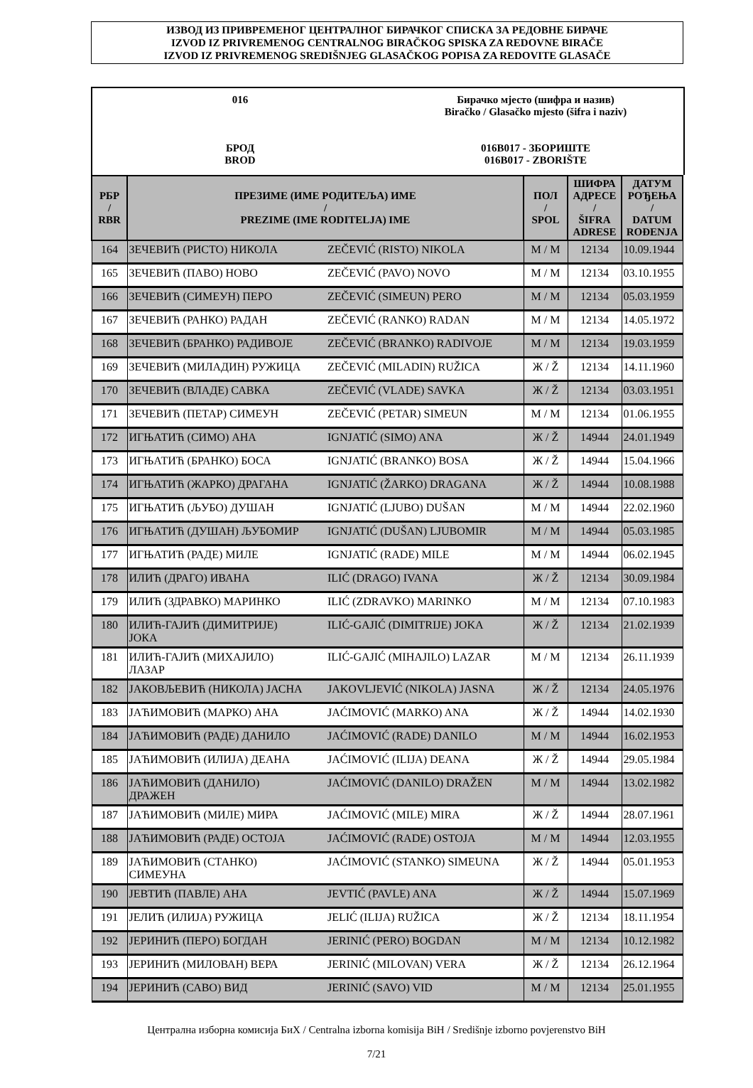ИЗВОД ИЗ ПРИВРЕМЕНОГ ЦЕНТРАЛНОГ БИРАЧКОГ СПИСКА ЗА РЕДОВНЕ БИРАЧЕ
IZVOD IZ PRIVREMENOG CENTRALNOG BIRAČKOG SPISKA ZA REDOVNE BIRAČE
IZVOD IZ PRIVREMENOG SREDIŠNJEG GLASAČKOG POPISA ZA REDOVITE GLASAČE
016
БРОД
BROD
Бирачко мјесто (шифра и назив)
Biračko / Glasačko mjesto (šifra i naziv)
016B017 - ЗБОРИШТЕ
016B017 - ZBORIŠTE
| РБР / RBR | ПРЕЗИМЕ (ИМЕ РОДИТЕЉА) ИМЕ / PREZIME (IME RODITELJA) IME | | ПОЛ / SPOL | ШИФРА АДРЕСЕ / ŠIFRA ADRESE | ДАТУМ РОЂЕЊА / DATUM ROĐENJA |
| --- | --- | --- | --- | --- | --- |
| 164 | ЗЕЧЕВИЋ (РИСТО) НИКОЛА | ZEČEVIĆ (RISTO) NIKOLA | М / M | 12134 | 10.09.1944 |
| 165 | ЗЕЧЕВИЋ (ПАВО) НОВО | ZEČEVIĆ (PAVO) NOVO | М / M | 12134 | 03.10.1955 |
| 166 | ЗЕЧЕВИЋ (СИМЕУН) ПЕРО | ZEČEVIĆ (SIMEUN) PERO | М / M | 12134 | 05.03.1959 |
| 167 | ЗЕЧЕВИЋ (РАНКО) РАДАН | ZEČEVIĆ (RANKO) RADAN | М / M | 12134 | 14.05.1972 |
| 168 | ЗЕЧЕВИЋ (БРАНКО) РАДИВОЈЕ | ZEČEVIĆ (BRANKO) RADIVOJE | М / M | 12134 | 19.03.1959 |
| 169 | ЗЕЧЕВИЋ (МИЛАДИН) РУЖИЦА | ZEČEVIĆ (MILADIN) RUŽICA | Ж / Ž | 12134 | 14.11.1960 |
| 170 | ЗЕЧЕВИЋ (ВЛАДЕ) САВКА | ZEČEVIĆ (VLADE) SAVKA | Ж / Ž | 12134 | 03.03.1951 |
| 171 | ЗЕЧЕВИЋ (ПЕТАР) СИМЕУН | ZEČEVIĆ (PETAR) SIMEUN | М / M | 12134 | 01.06.1955 |
| 172 | ИГЊАТИЋ (СИМО) АНА | IGNJATIĆ (SIMO) ANA | Ж / Ž | 14944 | 24.01.1949 |
| 173 | ИГЊАТИЋ (БРАНКО) БОСА | IGNJATIĆ (BRANKO) BOSA | Ж / Ž | 14944 | 15.04.1966 |
| 174 | ИГЊАТИЋ (ЖАРКО) ДРАГАНА | IGNJATIĆ (ŽARKO) DRAGANA | Ж / Ž | 14944 | 10.08.1988 |
| 175 | ИГЊАТИЋ (ЉУБО) ДУШАН | IGNJATIĆ (LJUBO) DUŠAN | М / M | 14944 | 22.02.1960 |
| 176 | ИГЊАТИЋ (ДУШАН) ЉУБОМИР | IGNJATIĆ (DUŠAN) LJUBOMIR | М / M | 14944 | 05.03.1985 |
| 177 | ИГЊАТИЋ (РАДЕ) МИЛЕ | IGNJATIĆ (RADE) MILE | М / M | 14944 | 06.02.1945 |
| 178 | ИЛИЋ (ДРАГО) ИВАНА | ILIĆ (DRAGO) IVANA | Ж / Ž | 12134 | 30.09.1984 |
| 179 | ИЛИЋ (ЗДРАВКО) МАРИНКО | ILIĆ (ZDRAVKO) MARINKO | М / M | 12134 | 07.10.1983 |
| 180 | ИЛИЋ-ГАЈИЋ (ДИМИТРИЈЕ) ЈОКА | ILIĆ-GAJIĆ (DIMITRIJE) JOKA | Ж / Ž | 12134 | 21.02.1939 |
| 181 | ИЛИЋ-ГАЈИЋ (МИХАЈИЛО) ЛАЗАР | ILIĆ-GAJIĆ (MIHAJILO) LAZAR | М / M | 12134 | 26.11.1939 |
| 182 | ЈАКОВЉЕВИЋ (НИКОЛА) ЈАСНА | JAKOVLJEVIĆ (NIKOLA) JASNA | Ж / Ž | 12134 | 24.05.1976 |
| 183 | ЈАЋИМОВИЋ (МАРКО) АНА | JAĆIMOVIĆ (MARKO) ANA | Ж / Ž | 14944 | 14.02.1930 |
| 184 | ЈАЋИМОВИЋ (РАДЕ) ДАНИЛО | JAĆIMOVIĆ (RADE) DANILO | М / M | 14944 | 16.02.1953 |
| 185 | ЈАЋИМОВИЋ (ИЛИЈА) ДЕАНА | JAĆIMOVIĆ (ILIJA) DEANA | Ж / Ž | 14944 | 29.05.1984 |
| 186 | ЈАЋИМОВИЋ (ДАНИЛО) ДРАЖЕН | JAĆIMOVIĆ (DANILO) DRAŽEN | М / M | 14944 | 13.02.1982 |
| 187 | ЈАЋИМОВИЋ (МИЛЕ) МИРА | JAĆIMOVIĆ (MILE) MIRA | Ж / Ž | 14944 | 28.07.1961 |
| 188 | ЈАЋИМОВИЋ (РАДЕ) ОСТОЈА | JAĆIMOVIĆ (RADE) OSTOJA | М / M | 14944 | 12.03.1955 |
| 189 | ЈАЋИМОВИЋ (СТАНКО) СИМЕУНА | JAĆIMOVIĆ (STANKO) SIMEUNA | Ж / Ž | 14944 | 05.01.1953 |
| 190 | ЈЕВТИЋ (ПАВЛЕ) АНА | JEVTIĆ (PAVLE) ANA | Ж / Ž | 14944 | 15.07.1969 |
| 191 | ЈЕЛИЋ (ИЛИЈА) РУЖИЦА | JELIĆ (ILIJA) RUŽICA | Ж / Ž | 12134 | 18.11.1954 |
| 192 | ЈЕРИНИЋ (ПЕРО) БОГДАН | JERINIĆ (PERO) BOGDAN | М / M | 12134 | 10.12.1982 |
| 193 | ЈЕРИНИЋ (МИЛОВАН) ВЕРА | JERINIĆ (MILOVAN) VERA | Ж / Ž | 12134 | 26.12.1964 |
| 194 | ЈЕРИНИЋ (САВО) ВИД | JERINIĆ (SAVO) VID | М / M | 12134 | 25.01.1955 |
Централна изборна комисија БиХ / Centralna izborna komisija BiH / Središnje izborno povjerenstvo BiH
7/21